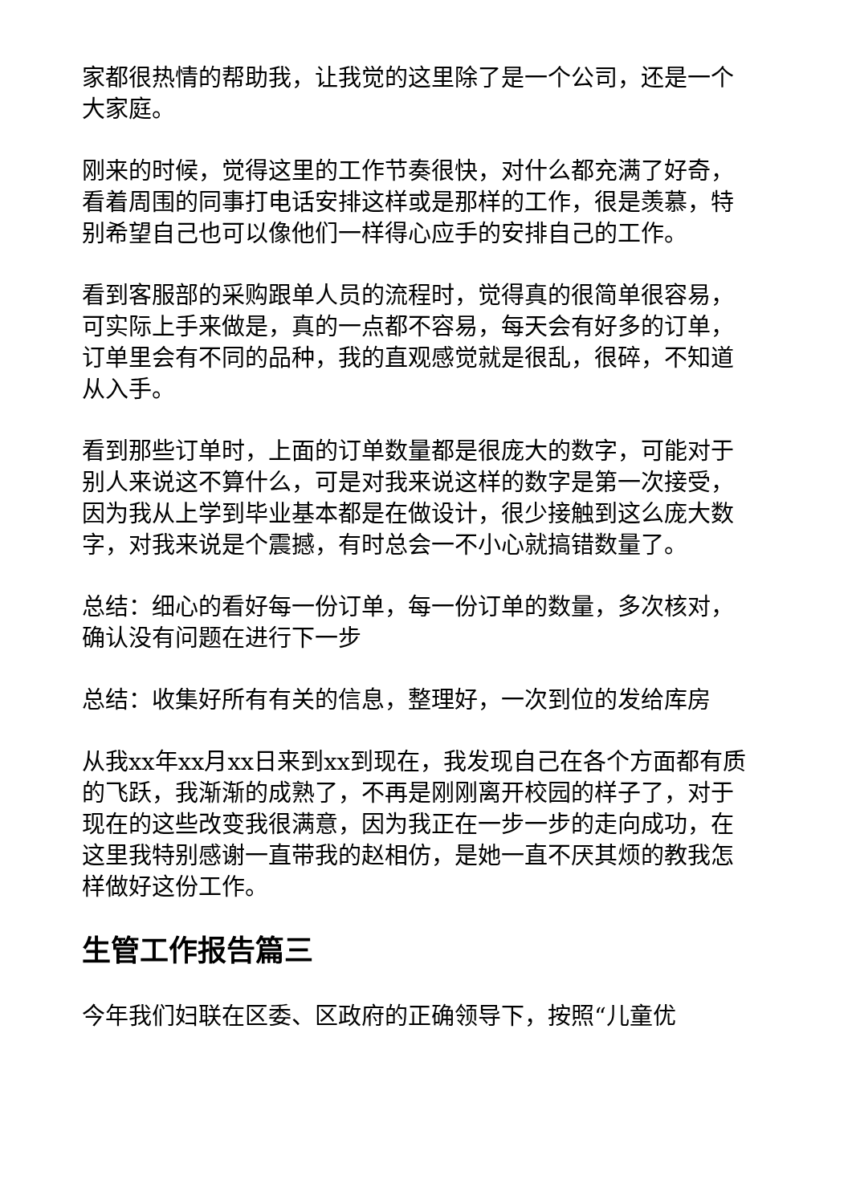家都很热情的帮助我，让我觉的这里除了是一个公司，还是一个大家庭。
刚来的时候，觉得这里的工作节奏很快，对什么都充满了好奇，看着周围的同事打电话安排这样或是那样的工作，很是羡慕，特别希望自己也可以像他们一样得心应手的安排自己的工作。
看到客服部的采购跟单人员的流程时，觉得真的很简单很容易，可实际上手来做是，真的一点都不容易，每天会有好多的订单，订单里会有不同的品种，我的直观感觉就是很乱，很碎，不知道从入手。
看到那些订单时，上面的订单数量都是很庞大的数字，可能对于别人来说这不算什么，可是对我来说这样的数字是第一次接受，因为我从上学到毕业基本都是在做设计，很少接触到这么庞大数字，对我来说是个震撼，有时总会一不小心就搞错数量了。
总结：细心的看好每一份订单，每一份订单的数量，多次核对，确认没有问题在进行下一步
总结：收集好所有有关的信息，整理好，一次到位的发给库房
从我xx年xx月xx日来到xx到现在，我发现自己在各个方面都有质的飞跃，我渐渐的成熟了，不再是刚刚离开校园的样子了，对于现在的这些改变我很满意，因为我正在一步一步的走向成功，在这里我特别感谢一直带我的赵相仿，是她一直不厌其烦的教我怎样做好这份工作。
生管工作报告篇三
今年我们妇联在区委、区政府的正确领导下，按照“儿童优